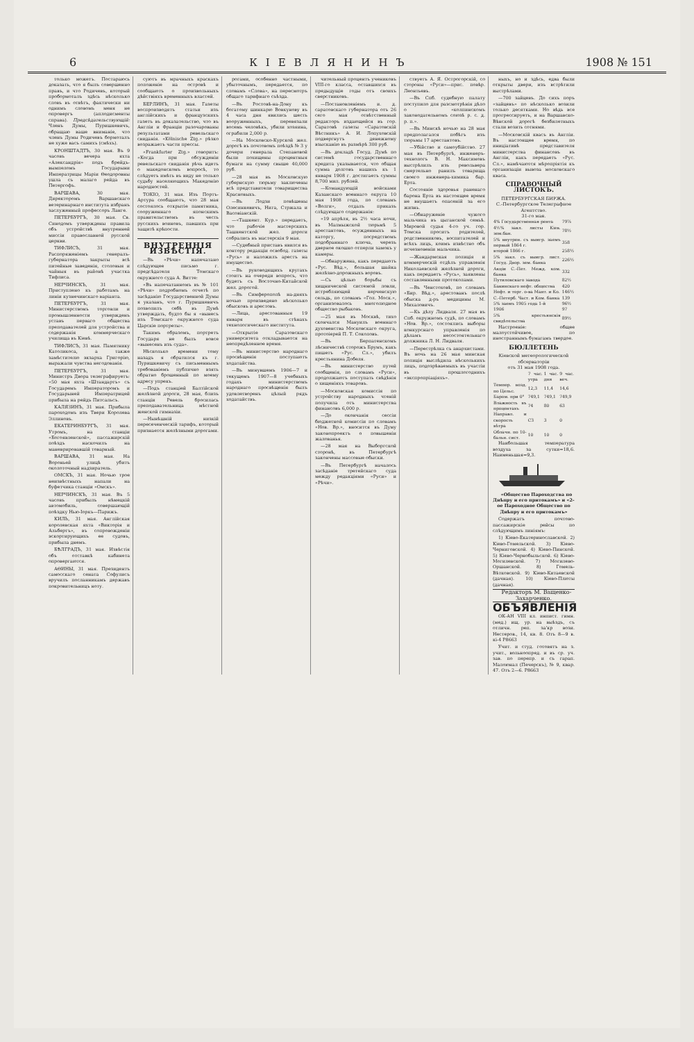6 КІЕВЛЯНИНЪ 1908 № 151
только можетъ. Постараюсь доказать, что я былъ совершенно правъ, и что Родичевъ, который пробормоталъ здѣсь нѣсколько словъ въ отвѣтъ, фактически ни однимъ словомъ меня не опровергъ (аплодисменты справа). Предсѣдательствующій: Членъ Думы, Пуришкевичъ, обращаю ваше вниманіе, что членъ Думы Родичевъ бормоталъ не хуже васъ самихъ (смѣхъ).
КРОНШТАДТЪ, 30 мая. Въ 9 часовъ вечера яхта «Александрія» подъ брейдъ-вымпеломъ Государыни Императрицы Маріи Ѳеодоровны ушла съ малаго рейда въ Петергофъ.
ВАРШАВА, 30 мая. Директоромъ Варшавскаго ветеринарнаго института избранъ заслуженный профессоръ Ланге.
ПЕТЕРБУРГЪ, 30 мая. Св. Синодомъ утверждены правила объ устройствѣ внутренней миссіи православной русской церкви.
ТИФЛИСЪ, 31 мая. Распоряженіемъ генералъ-губернатора закрыты всѣ питейные заведенія, столовыя и чайныя въ районѣ участка Тифлиса.
НЕРЧИНСКЪ, 31 мая. Приступлено къ работамъ на линіи кузнечинскаго варіанта.
ПЕТЕРБУРГЪ, 31 мая. Министерствомъ торговли и промышленности утвержденъ уставъ перваго общества преподавателей для устройства и содержанія коммерческаго училища въ Кіевѣ.
ТИФЛИСЪ, 31 мая. Памятнику Католикоса, а также замѣстителю экзарха Григорію, выражали чувства негодованія.
ПЕТЕРБУРГЪ, 31 мая. Министръ Двора телеграфируетъ: «50 мая яхта «Штандартъ» съ Государемъ Императоромъ и Государыней Императрицей прибыла на рейдъ Питсальсъ.
КАЛЯЗИНЪ, 31 мая. Прибыла пароходомъ изъ Твери Королева Эллиновъ.
ЕКАТЕРИНБУРГЪ, 31 мая. Утромъ, на станціи «Богоявленской», пассажирскій поѣздъ наскочилъ на маневрировавшій товарный.
ВАРШАВА, 31 мая. На Вороньей улицѣ убитъ околоточный надзиратель.
ОМСКЪ, 31 мая. Ночью трое неизвѣстныхъ напали на буфетчика станціи «Омскъ».
НЕРЧИНСКЪ, 31 мая. Въ 5 часовъ прибылъ нѣмецкій автомобиль, совершающій поѣздку Нью-Іоркъ—Парижъ.
КИЛЬ, 31 мая. Англійская королевская яхта «Викторія и Альбертъ», въ сопровожденіи эскортирующихъ ее судовъ, прибыла днемъ.
БѢЛГРАДЪ, 31 мая. Извѣстія объ отставкѣ кабинета опровергаются.
АѲИНЫ, 31 мая. Президентъ самосскаго сената Софулисъ вручилъ посланникамъ державъ покровительницъ ноту.
суютъ въ мрачныхъ краскахъ положеніе на островѣ и сообщаютъ о произвольныхъ дѣйствіяхъ временныхъ властей.
БЕРЛИНЪ, 31 мая. Газеты воспроизводятъ статьи изъ англійскихъ и французскихъ газетъ въ доказательство, что въ Англіи и Франціи разочарованы результатами ревельскаго свиданія. «Kölnische Ztg.» рѣзко возражаетъ части прессы.
«Frankfurter Ztg.» говоритъ: «Когда при обсужденіи ревельскаго свиданія рѣчь идетъ о македонскомъ вопросѣ, то слѣдуетъ имѣть въ виду не только судьбу населяющихъ Македонію народностей.
ТОКІО, 31 мая. Изъ Портъ-Артура сообщаютъ, что 28 мая состоялось открытіе памятника, сооруженнаго японскимъ правительствомъ въ честь русскихъ воиновъ, павшихъ при защитѣ крѣпости.
ВНУТРЕННІЯ ИЗВѢСТІЯ.
—Въ «Рѣчи» напечатано слѣдующее письмо г. предсѣдателя Томскаго окружного суда А. Витте:
«Въ напечатанномъ въ № 101 «Рѣчи» подробномъ отчетѣ по засѣданію Государственной Думы я указанъ, что г. Пуришкевичъ позволилъ себѣ въ Думѣ утверждать, будто бы я «вынесъ изъ Томскаго окружного суда Царскіе портреты».
Такимъ образомъ, портретъ Государя не былъ вовсе «вынесенъ изъ суда».
Нѣсколько времени тому назадъ я обратился къ г. Пуришкевичу съ письменнымъ требованіемъ публично взять обратно брошенный по моему адресу упрекъ.
—Подъ станціей Балтійской желѣзной дороги, 28 мая, близъ станціи Ревель бросилась преподавательница мѣстной женской гимназіи.
—Нынѣшній низкій пересеченческій тарифъ, который признается желѣзными дорогами.
рогами, особенно частными, убыточнымъ, передается, по словамъ «Слова», на пересмотръ общаго тарифнаго съѣзда.
—Въ Ростовѣ-на-Дону къ богатому шинкарю Вовкунову въ 4 часа дня явились шесть вооруженныхъ, перевязали восемь человѣкъ, убили хозяина, ограбили 2,000 р.
—На Московско-Курской жел. дорогѣ въ почтовомъ поѣздѣ № 3 у дочери генерала Степановой были похищены процентныя бумаги на сумму свыше 40,000 руб.
—28 мая въ Московскую губернскую тюрьму заключены всѣ представители товарищества Красновыхъ.
—Въ Лодзи повѣшены Олесинкевичъ, Нига, Стржала и Васовіанскій.
—«Ташкент. Кур.» передаетъ, что рабочіе мастерскихъ Ташкентской жел. дороги собрались въ мастерскія 9 мая.
—Судебный приставъ явился въ контору редакціи освобод. газеты «Русь» и наложилъ арестъ на имущество.
—Въ руководящихъ кругахъ стоитъ на очереди вопросъ, что будетъ съ Восточно-Китайской жел. дорогой.
—Въ Симферополѣ на-дняхъ ночью произведено нѣсколько обысковъ и арестовъ.
—Лица, арестованныя 19 января въ стѣнахъ технологическаго института.
—Открытіе Саратовскаго университета откладывается на неопредѣленное время.
—Въ министерство народнаго просвѣщенія поступаютъ ходатайства.
—Въ минувшемъ 1906—7 и текущемъ 1907—8 учебныхъ годахъ министерствомъ народнаго просвѣщенія былъ удовлетворенъ цѣлый рядъ ходатайствъ.
чительный процентъ учениковъ VIII-го класса, оставшихся въ предыдущіе годы отъ своихъ сверстниковъ.
—Постановленіемъ и. д. саратовскаго губернатора отъ 26 сего мая отвѣтственный редакторъ издающейся въ гор. Саратовѣ газеты «Саратовскій Вѣстникъ» А. И. Лопуховскій подвергнутъ денежному взысканію въ размѣрѣ 300 руб.
—Въ докладѣ Госуд. Думѣ по системѣ государственнаго кредита указывается, что общая сумма долговъ нашихъ къ 1 января 1908 г. достигаетъ суммы 8,700 мил. рублей.
—Командующій войсками Казанскаго военнаго округа 10 мая 1908 года, по словамъ «Волги», отдалъ приказъ слѣдующаго содержанія:
«19 апрѣля, въ 2½ часа ночи, въ Малмыжской тюрьмѣ 5 арестантовъ, осужденныхъ на каторгу, посредствомъ подобраннаго ключа, черезъ дверное окошко отперли замокъ у камеры.
—Обнаружена, какъ передаютъ «Рус. Вѣд.», большая шайка желѣзно-дорожныхъ воровъ.
—Съ цѣлью борьбы съ хищнической системой ловли, истребляющей керченскую сельдь, по словамъ «Гол. Моск.», организовалось многолюдное общество рыбаковъ.
—25 мая въ Москвѣ, тихо скончался Мануилъ военнаго духовенства Московскаго округа, протоіерей П. Т. Соколовъ.
—Въ Берпатенскомъ лѣсничествѣ сторожъ Брумъ, какъ пишетъ «Рус. Сл.», убилъ крестьянина Добеля.
—Въ министерство путей сообщенія, по словамъ «Руси», продолжаютъ поступать свѣдѣнія о хищеніяхъ товаровъ.
—Московская комиссія по устройству народныхъ чтеній получила отъ министерства финансовъ 6,000 р.
—До окончанія сессіи бюджетной комиссіи по словамъ «Нов. Вр.», вносится въ Думу законопроектъ о повышеніи жалованья.
—28 мая на Выборгской сторонѣ, въ Петербургѣ закончены массовые обыски.
—Въ Петербургѣ началось засѣданіе третейскаго суда между редакціями «Руси» и «Рѣчи».
ствуетъ А. Я. Острогорскій, со стороны «Руси»—прис. повѣр. Леонтьевъ.
—Въ Спб. судебную палату поступило для разсмотрѣнія дѣло о «колпинскомъ законодательномъ союзѣ р. с. д. р. п.».
—Въ Минскѣ ночью на 28 мая предполагался побѣгъ изъ тюрьмы 17 арестантовъ.
—Убійство и самоубійство. 27 мая въ Петербургѣ, инженеръ-технологъ В. Н. Максимовъ выстрѣлилъ изъ револьвера смертельно ранилъ товарища своего инженера-химика бар. Ерта.
Состояніе здоровья раненаго барона Ерта въ настоящее время не внушаетъ опасеній за его жизнь.
—Обнаруженіе чужого мальчика въ цыганской семьѣ. Мировой судья 4-го уч. гор. Томска проситъ родителей, родственниковъ, воспитателей и всѣхъ лицъ, коимъ извѣстно объ исчезновеніи мальчика.
—Жандармская полиція и коммерческій отдѣлъ управленія Николаевской желѣзной дороги, какъ передаетъ «Русь», заявлены составленными протоколами.
—Въ Ченстоховѣ, по словамъ «Бир. Вѣд.», арестованъ послѣ обыска д-ръ медицины М. Михаловичъ.
—Къ дѣлу Лидваля. 27 мая въ Спб. окружномъ судѣ, по словамъ «Нов. Вр.», состоялись выборы конкурснаго управленія по дѣламъ несостоятельнаго должника Л. Н. Лидваля.
—Перестрѣлка съ анархистами. Въ ночь на 26 мая минская полиція выслѣдила нѣсколькихъ лицъ, подозрѣваемыхъ въ участіи въ прошлогоднихъ «экспропріаціяхъ».
ныхъ, но и здѣсь, едва были открыты двери, изъ встрѣтили выстрѣлами.
—700 зайцевъ. До сихъ поръ «зайцевъ» по нѣсколько возили только десятками. Но вѣдь все прогрессируетъ, и на Варшавско-Вѣнской дорогѣ безбилетныхъ стали возить сотнями.
—Московскій квасъ въ Англіи. Въ настоящее время, по иниціативѣ представителя министерства финансовъ въ Англіи, какъ передаетъ «Рус. Сл.», намѣчаются мѣропріятія къ организаціи вывоза московскаго кваса.
СПРАВОЧНЫЙ ЛИСТОКЪ.
ПЕТЕРБУРГСКАЯ БИРЖА.
С.-Петербургское Телеграфное Агентство.
31-го мая.
| 4% Государственная рента | 79⅞ |
| 4½% закл. листы Кіев. зем.бан. | 78½ |
| 5% внутрен. съ выигр. заемъ первый 1864 г. | 358 |
| второй 1866 г. | 258½ |
| 5% закл. съ выигр. лист. Госуд. Двор. зем. банка | 226½ |
| Акціи С.-Пет. Межд. ком. банка | 332 |
| Путиловскаго завода | 82½ |
| Бакинскаго нефт. общества | 420 |
| Нефт. и торг. о-ва Мант. и Ко. | 146½ |
| С.-Петерб. Част. и Ком. банка | 139 |
| 5% заемъ 1905 года 1-й | 96½ |
| 1906 | 97 |
| 5% крестьянскія свидѣтельства | 89½ |
Настроеніе: общее малоустойчивое, по иностраннымъ бумагамъ твердое.
БЮЛЛЕТЕНЬ
Кіевской метеорологической обсерваторіи
отъ 31 мая 1908 года.
| | 7 час. утра | 1 час. дня | 9 час. веч. |
| --- | --- | --- | --- |
| Темпер. возд. по Цельс. | 12,3 | 11,4 | 14,6 |
| Баром. при 0° | 749,1 | 749,1 | 749,9 |
| Влажность въ процентахъ | 74 | 80 | 63 |
| Направл. и скорость вѣтра | СЗ | 3 | 0 |
| Облачн. по 10-бальн. сист. | 10 | 10 | 0 |
Наибольшая температура воздуха за сутки=18,6. Наименьшая=9,3.
«Общество Пароходства по Днѣпру и его притокамъ» и «2-ое Пароходное Общество по Днѣпру и его притокамъ»
Содержатъ почтово-пассажирскіе рейсы по слѣдующимъ линіямъ:
1) Кіево-Екатеринославской. 2) Кіево-Гомельской. 3) Кіево-Черниговской. 4) Кіево-Пинской. 5) Кіево-Чернобыльской. 6) Кіево-Могилевской. 7) Могилево-Оршанской. 8) Гомель-Вѣтковской. 9) Кіево-Китаевской (дачная). 10) Кіево-Плюты (дачная).
Редакторъ М. Ващенко-Захарченко.
ОБЪЯВЛЕНІЯ.
ОК-АН VIII кл. инпист. гимн. (мед.) ищ. ур. на выѣздъ, съ отличн. реп. за'кр вози. Нестеров., 14, кв. 8. Отъ 8—9 в. кі-4 P8663
Учит. и студ. готовятъ на з. учит., вольноопред. и въ ср. уч. зав. по перепр. и съ гарап. Малоюнал (Печерскъ), № 9, квар. 47. Отъ 2—6. P8663